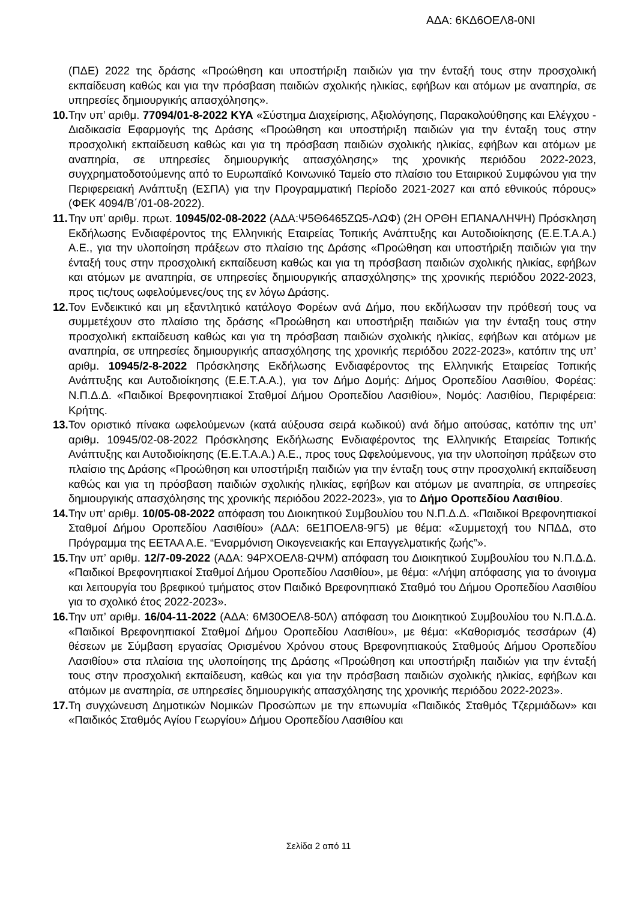ΑΔΑ: 6ΚΔ6ΟΕΛ8-0ΝΙ
(ΠΔΕ) 2022 της δράσης «Προώθηση και υποστήριξη παιδιών για την ένταξή τους στην προσχολική εκπαίδευση καθώς και για την πρόσβαση παιδιών σχολικής ηλικίας, εφήβων και ατόμων με αναπηρία, σε υπηρεσίες δημιουργικής απασχόλησης».
10. Την υπ’ αριθμ. 77094/01-8-2022 ΚΥΑ «Σύστημα Διαχείρισης, Αξιολόγησης, Παρακολούθησης και Ελέγχου - Διαδικασία Εφαρμογής της Δράσης «Προώθηση και υποστήριξη παιδιών για την ένταξη τους στην προσχολική εκπαίδευση καθώς και για τη πρόσβαση παιδιών σχολικής ηλικίας, εφήβων και ατόμων με αναπηρία, σε υπηρεσίες δημιουργικής απασχόλησης» της χρονικής περιόδου 2022-2023, συγχρηματοδοτούμενης από το Ευρωπαϊκό Κοινωνικό Ταμείο στο πλαίσιο του Εταιρικού Συμφώνου για την Περιφερειακή Ανάπτυξη (ΕΣΠΑ) για την Προγραμματική Περίοδο 2021-2027 και από εθνικούς πόρους» (ΦΕΚ 4094/Β΄/01-08-2022).
11. Την υπ’ αριθμ. πρωτ. 10945/02-08-2022 (ΑΔΑ:Ψ5Θ6465ΖΩ5-ΛΩΦ) (2Η ΟΡΘΗ ΕΠΑΝΑΛΗΨΗ) Πρόσκληση Εκδήλωσης Ενδιαφέροντος της Ελληνικής Εταιρείας Τοπικής Ανάπτυξης και Αυτοδιοίκησης (Ε.Ε.Τ.Α.Α.) Α.Ε., για την υλοποίηση πράξεων στο πλαίσιο της Δράσης «Προώθηση και υποστήριξη παιδιών για την ένταξή τους στην προσχολική εκπαίδευση καθώς και για τη πρόσβαση παιδιών σχολικής ηλικίας, εφήβων και ατόμων με αναπηρία, σε υπηρεσίες δημιουργικής απασχόλησης» της χρονικής περιόδου 2022-2023, προς τις/τους ωφελούμενες/ους της εν λόγω Δράσης.
12. Τον Ενδεικτικό και μη εξαντλητικό κατάλογο Φορέων ανά Δήμο, που εκδήλωσαν την πρόθεσή τους να συμμετέχουν στο πλαίσιο της δράσης «Προώθηση και υποστήριξη παιδιών για την ένταξη τους στην προσχολική εκπαίδευση καθώς και για τη πρόσβαση παιδιών σχολικής ηλικίας, εφήβων και ατόμων με αναπηρία, σε υπηρεσίες δημιουργικής απασχόλησης της χρονικής περιόδου 2022-2023», κατόπιν της υπ’ αριθμ. 10945/2-8-2022 Πρόσκλησης Εκδήλωσης Ενδιαφέροντος της Ελληνικής Εταιρείας Τοπικής Ανάπτυξης και Αυτοδιοίκησης (Ε.Ε.Τ.Α.Α.), για τον Δήμο Δομής: Δήμος Οροπεδίου Λασιθίου, Φορέας: Ν.Π.Δ.Δ. «Παιδικοί Βρεφονηπιακοί Σταθμοί Δήμου Οροπεδίου Λασιθίου», Νομός: Λασιθίου, Περιφέρεια: Κρήτης.
13. Τον οριστικό πίνακα ωφελούμενων (κατά αύξουσα σειρά κωδικού) ανά δήμο αιτούσας, κατόπιν της υπ’ αριθμ. 10945/02-08-2022 Πρόσκλησης Εκδήλωσης Ενδιαφέροντος της Ελληνικής Εταιρείας Τοπικής Ανάπτυξης και Αυτοδιοίκησης (Ε.Ε.Τ.Α.Α.) Α.Ε., προς τους Ωφελούμενους, για την υλοποίηση πράξεων στο πλαίσιο της Δράσης «Προώθηση και υποστήριξη παιδιών για την ένταξη τους στην προσχολική εκπαίδευση καθώς και για τη πρόσβαση παιδιών σχολικής ηλικίας, εφήβων και ατόμων με αναπηρία, σε υπηρεσίες δημιουργικής απασχόλησης της χρονικής περιόδου 2022-2023», για το Δήμο Οροπεδίου Λασιθίου.
14. Την υπ’ αριθμ. 10/05-08-2022 απόφαση του Διοικητικού Συμβουλίου του Ν.Π.Δ.Δ. «Παιδικοί Βρεφονηπιακοί Σταθμοί Δήμου Οροπεδίου Λασιθίου» (ΑΔΑ: 6Ε1ΠΟΕΛ8-9Γ5) με θέμα: «Συμμετοχή του ΝΠΔΔ, στο Πρόγραμμα της ΕΕΤΑΑ Α.Ε. “Εναρμόνιση Οικογενειακής και Επαγγελματικής ζωής”».
15. Την υπ’ αριθμ. 12/7-09-2022 (ΑΔΑ: 94ΡΧΟΕΛ8-ΩΨΜ) απόφαση του Διοικητικού Συμβουλίου του Ν.Π.Δ.Δ. «Παιδικοί Βρεφονηπιακοί Σταθμοί Δήμου Οροπεδίου Λασιθίου», με θέμα: «Λήψη απόφασης για το άνοιγμα και λειτουργία του βρεφικού τμήματος στον Παιδικό Βρεφονηπιακό Σταθμό του Δήμου Οροπεδίου Λασιθίου για το σχολικό έτος 2022-2023».
16. Την υπ’ αριθμ. 16/04-11-2022 (ΑΔΑ: 6Μ30ΟΕΛ8-50Λ) απόφαση του Διοικητικού Συμβουλίου του Ν.Π.Δ.Δ. «Παιδικοί Βρεφονηπιακοί Σταθμοί Δήμου Οροπεδίου Λασιθίου», με θέμα: «Καθορισμός τεσσάρων (4) θέσεων με Σύμβαση εργασίας Ορισμένου Χρόνου στους Βρεφονηπιακούς Σταθμούς Δήμου Οροπεδίου Λασιθίου» στα πλαίσια της υλοποίησης της Δράσης «Προώθηση και υποστήριξη παιδιών για την ένταξή τους στην προσχολική εκπαίδευση, καθώς και για την πρόσβαση παιδιών σχολικής ηλικίας, εφήβων και ατόμων με αναπηρία, σε υπηρεσίες δημιουργικής απασχόλησης της χρονικής περιόδου 2022-2023».
17. Τη συγχώνευση Δημοτικών Νομικών Προσώπων με την επωνυμία «Παιδικός Σταθμός Τζερμιάδων» και «Παιδικός Σταθμός Αγίου Γεωργίου» Δήμου Οροπεδίου Λασιθίου και
Σελίδα 2 από 11